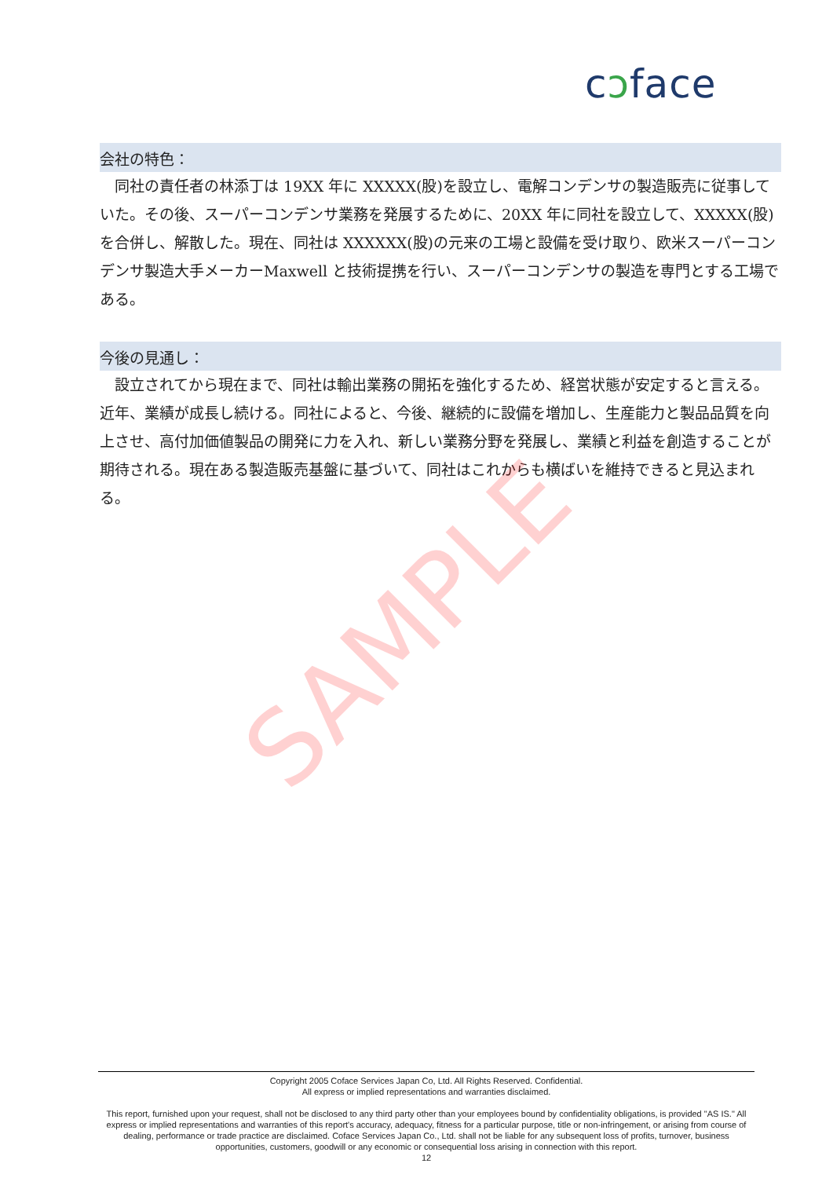cɔface
会社の特色：
同社の責任者の林添丁は 19XX 年に XXXXX(股)を設立し、電解コンデンサの製造販売に従事していた。その後、スーパーコンデンサ業務を発展するために、20XX 年に同社を設立して、XXXXX(股)を合併し、解散した。現在、同社は XXXXXX(股)の元来の工場と設備を受け取り、欧米スーパーコンデンサ製造大手メーカーMaxwell と技術提携を行い、スーパーコンデンサの製造を専門とする工場である。
今後の見通し：
設立されてから現在まで、同社は輸出業務の開拓を強化するため、経営状態が安定すると言える。近年、業績が成長し続ける。同社によると、今後、継続的に設備を増加し、生産能力と製品品質を向上させ、高付加価値製品の開発に力を入れ、新しい業務分野を発展し、業績と利益を創造することが期待される。現在ある製造販売基盤に基づいて、同社はこれからも横ばいを維持できると見込まれる。
SAMPLE
Copyright 2005 Coface Services Japan Co, Ltd. All Rights Reserved. Confidential.
All express or implied representations and warranties disclaimed.
This report, furnished upon your request, shall not be disclosed to any third party other than your employees bound by confidentiality obligations, is provided "AS IS." All express or implied representations and warranties of this report's accuracy, adequacy, fitness for a particular purpose, title or non-infringement, or arising from course of dealing, performance or trade practice are disclaimed. Coface Services Japan Co., Ltd. shall not be liable for any subsequent loss of profits, turnover, business opportunities, customers, goodwill or any economic or consequential loss arising in connection with this report.
12